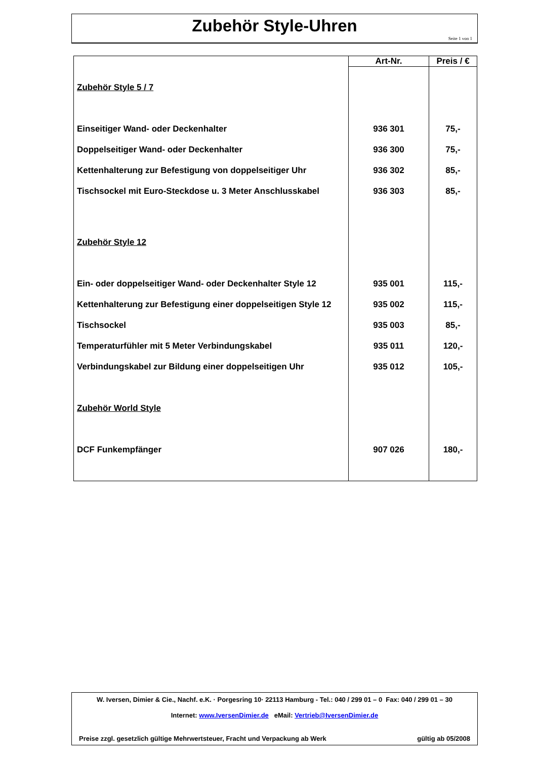Zubehör Style-Uhren
Seite 1 von 1
| | Art-Nr. | Preis / € |
| --- | --- | --- |
| Zubehör Style 5 / 7 | | |
| Einseitiger Wand- oder Deckenhalter | 936 301 | 75,- |
| Doppelseitiger Wand- oder Deckenhalter | 936 300 | 75,- |
| Kettenhalterung zur Befestigung von doppelseitiger Uhr | 936 302 | 85,- |
| Tischsockel mit Euro-Steckdose u. 3 Meter Anschlusskabel | 936 303 | 85,- |
| Zubehör Style 12 | | |
| Ein- oder doppelseitiger Wand- oder Deckenhalter Style 12 | 935 001 | 115,- |
| Kettenhalterung zur Befestigung einer doppelseitigen Style 12 | 935 002 | 115,- |
| Tischsockel | 935 003 | 85,- |
| Temperaturfühler mit 5 Meter Verbindungskabel | 935 011 | 120,- |
| Verbindungskabel zur Bildung einer doppelseitigen Uhr | 935 012 | 105,- |
| Zubehör World Style | | |
| DCF Funkempfänger | 907 026 | 180,- |
W. Iversen, Dimier & Cie., Nachf. e.K. · Porgesring 10· 22113 Hamburg - Tel.: 040 / 299 01 – 0 Fax: 040 / 299 01 – 30
Internet: www.IversenDimier.de eMail: Vertrieb@IversenDimier.de
Preise zzgl. gesetzlich gültige Mehrwertsteuer, Fracht und Verpackung ab Werk gültig ab 05/2008